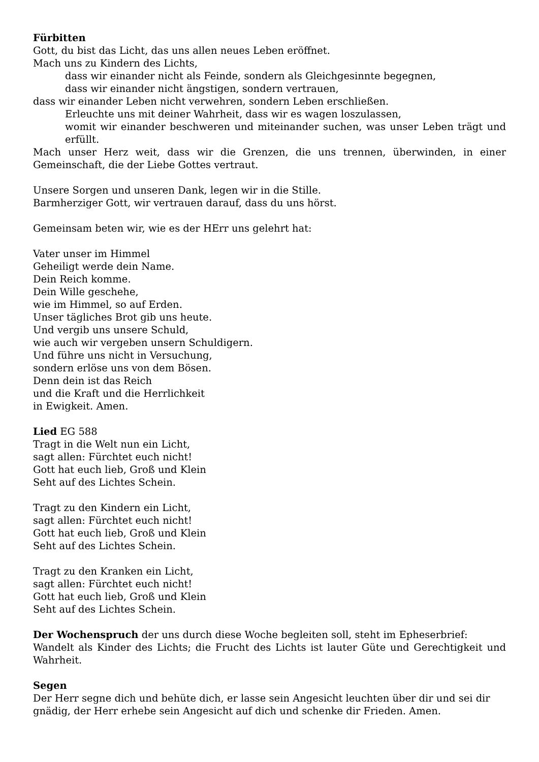Fürbitten
Gott, du bist das Licht, das uns allen neues Leben eröffnet.
Mach uns zu Kindern des Lichts,
dass wir einander nicht als Feinde, sondern als Gleichgesinnte begegnen,
dass wir einander nicht ängstigen, sondern vertrauen,
dass wir einander Leben nicht verwehren, sondern Leben erschließen.
Erleuchte uns mit deiner Wahrheit, dass wir es wagen loszulassen,
womit wir einander beschweren und miteinander suchen, was unser Leben trägt und erfüllt.
Mach unser Herz weit, dass wir die Grenzen, die uns trennen, überwinden, in einer Gemeinschaft, die der Liebe Gottes vertraut.
Unsere Sorgen und unseren Dank, legen wir in die Stille.
Barmherziger Gott, wir vertrauen darauf, dass du uns hörst.
Gemeinsam beten wir, wie es der HErr uns gelehrt hat:
Vater unser im Himmel
Geheiligt werde dein Name.
Dein Reich komme.
Dein Wille geschehe,
wie im Himmel, so auf Erden.
Unser tägliches Brot gib uns heute.
Und vergib uns unsere Schuld,
wie auch wir vergeben unsern Schuldigern.
Und führe uns nicht in Versuchung,
sondern erlöse uns von dem Bösen.
Denn dein ist das Reich
und die Kraft und die Herrlichkeit
in Ewigkeit. Amen.
Lied EG 588
Tragt in die Welt nun ein Licht,
sagt allen: Fürchtet euch nicht!
Gott hat euch lieb, Groß und Klein
Seht auf des Lichtes Schein.
Tragt zu den Kindern ein Licht,
sagt allen: Fürchtet euch nicht!
Gott hat euch lieb, Groß und Klein
Seht auf des Lichtes Schein.
Tragt zu den Kranken ein Licht,
sagt allen: Fürchtet euch nicht!
Gott hat euch lieb, Groß und Klein
Seht auf des Lichtes Schein.
Der Wochenspruch der uns durch diese Woche begleiten soll, steht im Epheserbrief:
Wandelt als Kinder des Lichts; die Frucht des Lichts ist lauter Güte und Gerechtigkeit und Wahrheit.
Segen
Der Herr segne dich und behüte dich, er lasse sein Angesicht leuchten über dir und sei dir gnädig, der Herr erhebe sein Angesicht auf dich und schenke dir Frieden. Amen.